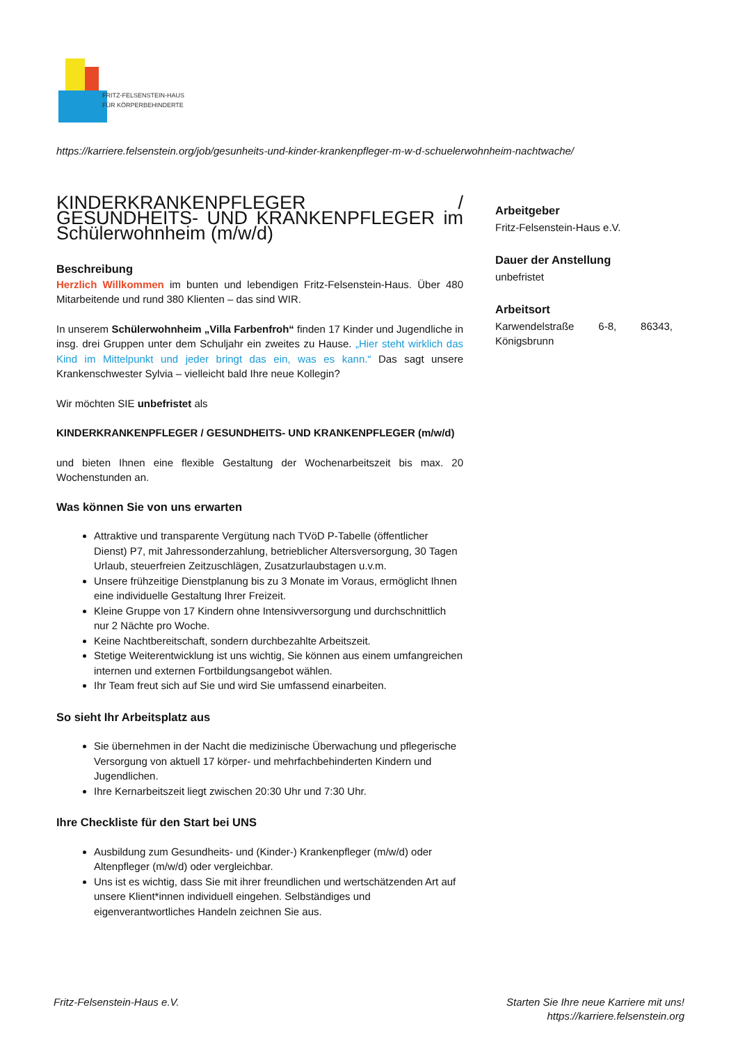FRITZ-FELSENSTEIN-HAUS
FÜR KÖRPERBEHINDERTE
https://karriere.felsenstein.org/job/gesunheits-und-kinder-krankenpfleger-m-w-d-schuelerwohnheim-nachtwache/
KINDERKRANKENPFLEGER / GESUNDHEITS- UND KRANKENPFLEGER im Schülerwohnheim (m/w/d)
Beschreibung
Herzlich Willkommen im bunten und lebendigen Fritz-Felsenstein-Haus. Über 480 Mitarbeitende und rund 380 Klienten – das sind WIR.
In unserem Schülerwohnheim „Villa Farbenfroh“ finden 17 Kinder und Jugendliche in insg. drei Gruppen unter dem Schuljahr ein zweites zu Hause. „Hier steht wirklich das Kind im Mittelpunkt und jeder bringt das ein, was es kann.“ Das sagt unsere Krankenschwester Sylvia – vielleicht bald Ihre neue Kollegin?
Wir möchten SIE unbefristet als
KINDERKRANKENPFLEGER / GESUNDHEITS- UND KRANKENPFLEGER (m/w/d)
und bieten Ihnen eine flexible Gestaltung der Wochenarbeitszeit bis max. 20 Wochenstunden an.
Was können Sie von uns erwarten
Attraktive und transparente Vergütung nach TVöD P-Tabelle (öffentlicher Dienst) P7, mit Jahressonderzahlung, betrieblicher Altersversorgung, 30 Tagen Urlaub, steuerfreien Zeitzuschlägen, Zusatzurlaubstagen u.v.m.
Unsere frühzeitige Dienstplanung bis zu 3 Monate im Voraus, ermöglicht Ihnen eine individuelle Gestaltung Ihrer Freizeit.
Kleine Gruppe von 17 Kindern ohne Intensivversorgung und durchschnittlich nur 2 Nächte pro Woche.
Keine Nachtbereitschaft, sondern durchbezahlte Arbeitszeit.
Stetige Weiterentwicklung ist uns wichtig, Sie können aus einem umfangreichen internen und externen Fortbildungsangebot wählen.
Ihr Team freut sich auf Sie und wird Sie umfassend einarbeiten.
So sieht Ihr Arbeitsplatz aus
Sie übernehmen in der Nacht die medizinische Überwachung und pflegerische Versorgung von aktuell 17 körper- und mehrfachbehinderten Kindern und Jugendlichen.
Ihre Kernarbeitszeit liegt zwischen 20:30 Uhr und 7:30 Uhr.
Ihre Checkliste für den Start bei UNS
Ausbildung zum Gesundheits- und (Kinder-) Krankenpfleger (m/w/d) oder Altenpfleger (m/w/d) oder vergleichbar.
Uns ist es wichtig, dass Sie mit ihrer freundlichen und wertschätzenden Art auf unsere Klient*innen individuell eingehen. Selbständiges und eigenverantwortliches Handeln zeichnen Sie aus.
Arbeitgeber
Fritz-Felsenstein-Haus e.V.
Dauer der Anstellung
unbefristet
Arbeitsort
Karwendelstraße 6-8, 86343, Königsbrunn
Fritz-Felsenstein-Haus e.V.
Starten Sie Ihre neue Karriere mit uns!
https://karriere.felsenstein.org